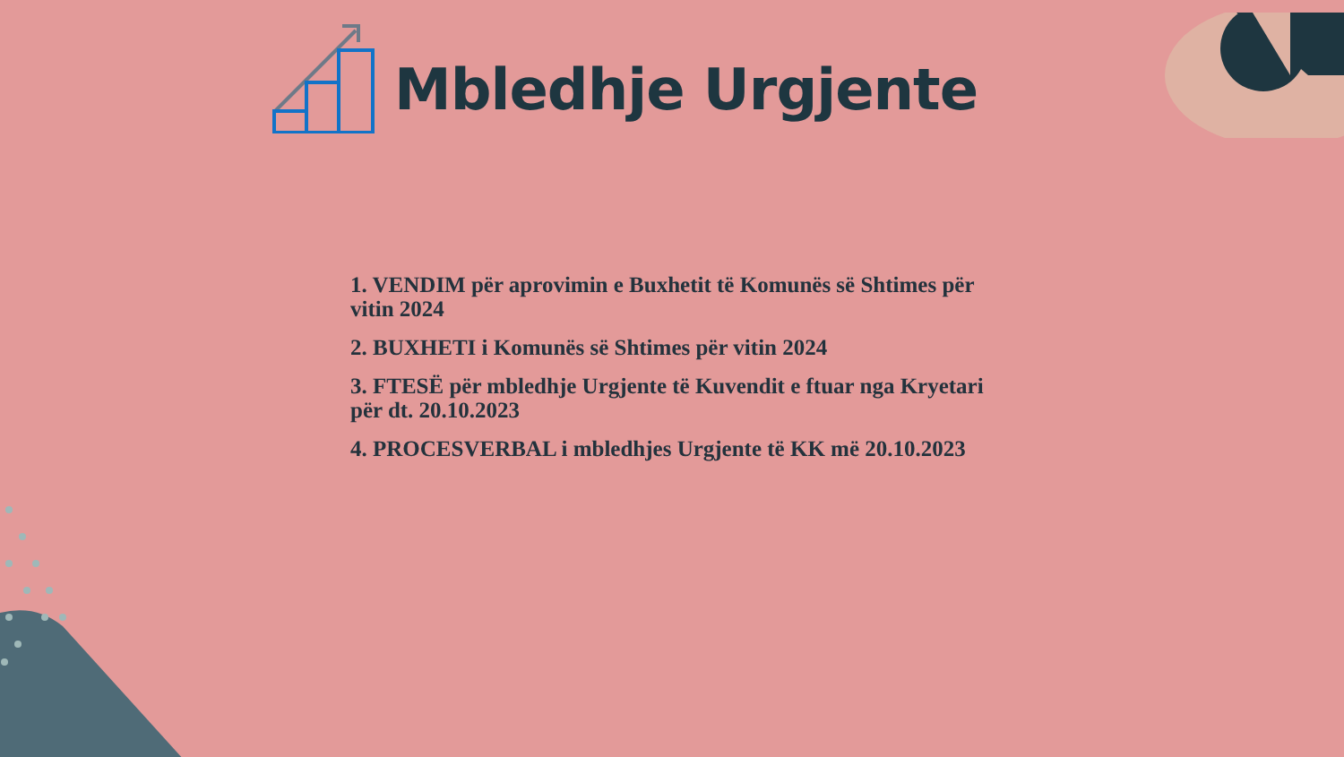Mbledhje Urgjente
1. VENDIM për aprovimin e Buxhetit të Komunës së Shtimes për vitin 2024
2. BUXHETI i Komunës së Shtimes për vitin 2024
3. FTESË për mbledhje Urgjente të Kuvendit e ftuar nga Kryetari për dt. 20.10.2023
4. PROCESVERBAL i mbledhjes Urgjente të KK më 20.10.2023